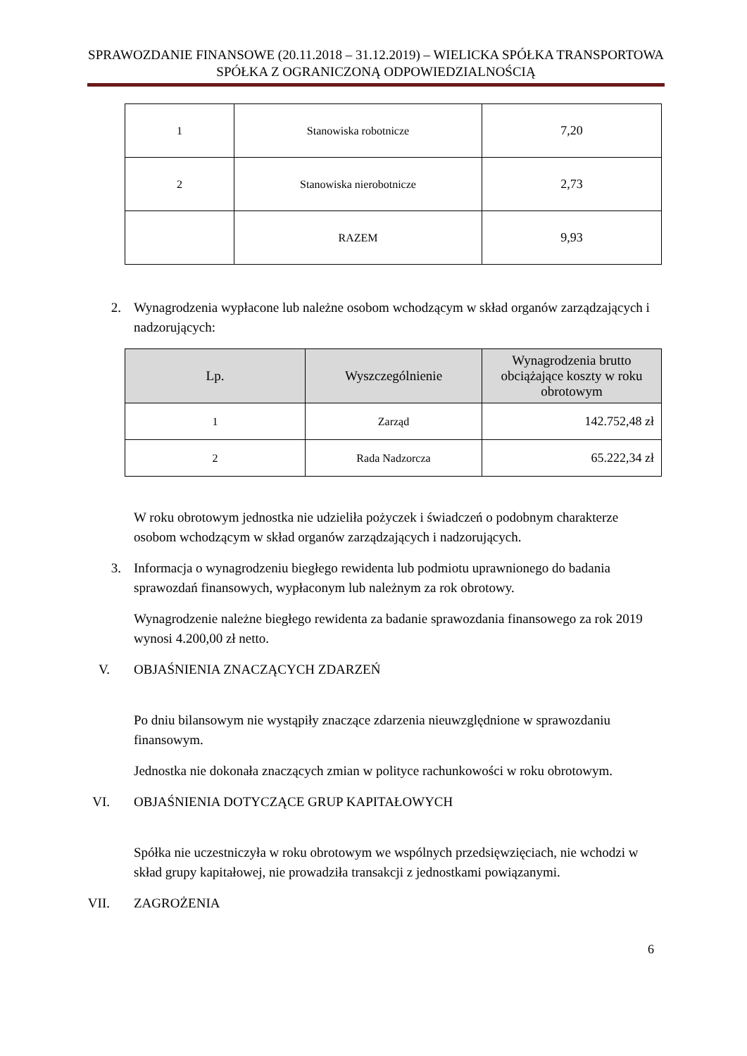SPRAWOZDANIE FINANSOWE (20.11.2018 – 31.12.2019) – WIELICKA SPÓŁKA TRANSPORTOWA SPÓŁKA Z OGRANICZONĄ ODPOWIEDZIALNOŚCIĄ
| 1 | Stanowiska robotnicze | 7,20 |
| 2 | Stanowiska nierobotnicze | 2,73 |
| | RAZEM | 9,93 |
2. Wynagrodzenia wypłacone lub należne osobom wchodzącym w skład organów zarządzających i nadzorujących:
| Lp. | Wyszczególnienie | Wynagrodzenia brutto obciążające koszty w roku obrotowym |
| --- | --- | --- |
| 1 | Zarząd | 142.752,48 zł |
| 2 | Rada Nadzorcza | 65.222,34 zł |
W roku obrotowym jednostka nie udzieliła pożyczek i świadczeń o podobnym charakterze osobom wchodzącym w skład organów zarządzających i nadzorujących.
3. Informacja o wynagrodzeniu biegłego rewidenta lub podmiotu uprawnionego do badania sprawozdań finansowych, wypłaconym lub należnym za rok obrotowy.
Wynagrodzenie należne biegłego rewidenta za badanie sprawozdania finansowego za rok 2019 wynosi 4.200,00 zł netto.
V. OBJAŚNIENIA ZNACZĄCYCH ZDARZEŃ
Po dniu bilansowym nie wystąpiły znaczące zdarzenia nieuwzględnione w sprawozdaniu finansowym.
Jednostka nie dokonała znaczących zmian w polityce rachunkowości w roku obrotowym.
VI. OBJAŚNIENIA DOTYCZĄCE GRUP KAPITAŁOWYCH
Spółka nie uczestniczyła w roku obrotowym we wspólnych przedsięwzięciach, nie wchodzi w skład grupy kapitałowej, nie prowadziła transakcji z jednostkami powiązanymi.
VII. ZAGROŻENIA
6